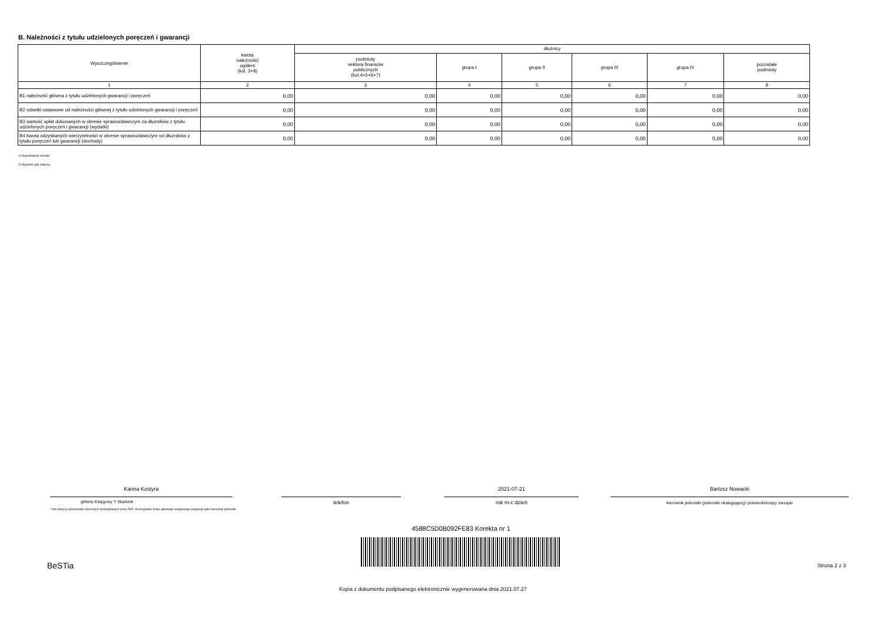B. Należności z tytułu udzielonych poręczeń i gwarancji
| Wyszczególnienie | kwota należności ogółem (kol. 3+8) | dłużnicy | | | | | |
| --- | --- | --- | --- | --- | --- | --- | --- |
| | | podmioty sektora finansów publicznych (kol.4+5+6+7) | grupa I | grupa II | grupa III | grupa IV | pozostałe podmioty |
| 1 | 2 | 3 | 4 | 5 | 6 | 7 | 8 |
| B1 należność główna z tytułu udzielonych gwarancji i poręczeń | 0,00 | 0,00 | 0,00 | 0,00 | 0,00 | 0,00 | 0,00 |
| B2 odsetki ustawowe od należności głównej z tytułu udzielonych gwarancji i poręczeń | 0,00 | 0,00 | 0,00 | 0,00 | 0,00 | 0,00 | 0,00 |
| B3 wartość spłat dokonanych w okresie sprawozdawczym za dłużników z tytułu udzielonych poręczeń i gwarancji (wydatki) | 0,00 | 0,00 | 0,00 | 0,00 | 0,00 | 0,00 | 0,00 |
| B4 kwota odzyskanych wierzytelności w okresie sprawozdawczym od dłużników z tytułu poręczeń lub gwarancji (dochody) | 0,00 | 0,00 | 0,00 | 0,00 | 0,00 | 0,00 | 0,00 |
1) Niepotrzebne skreślić
2) Wypełnić gdy dotyczy
Karina Kostyra
główny Księgowy */ Skarbnik
* Nie dotyczy sprawozdań zbiorczych sporządzanych przez RIO. W przypadku braku głównego księgowego podpisuje tylko kierownik jednostki.
telefon
2021-07-21
rok m-c dzień
Bartosz Nowacki
kierownik jednostki (jednostki obsługującej)/ przewodniczący zarządu
4588C5D0B092FE83 Korekta nr 1
BeSTia Strona 2 z 3
Kopia z dokumentu podpisanego elektronicznie wygenerowana dnia 2021.07.27